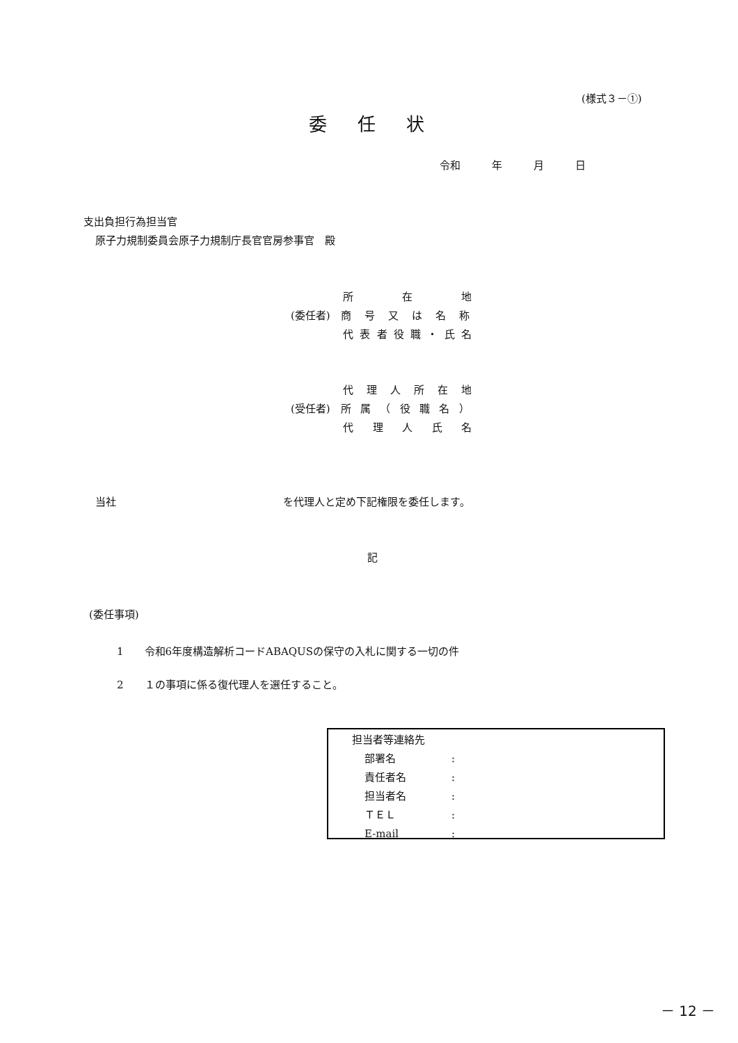(様式３－①)
委任状
令和　　　年　　　月　　　日
支出負担行為担当官
原子力規制委員会原子力規制庁長官官房参事官　殿
　　　　　所在地
(委任者)　商号又は名称
　　　　　代表者役職・氏名
　　　　　代理人所在地
(受任者)　所属（役職名）
　　　　　代理人氏名
当社　　　　　　　　　　　　　　　　を代理人と定め下記権限を委任します。
記
(委任事項)
1　　令和6年度構造解析コードABAQUSの保守の入札に関する一切の件
2　　１の事項に係る復代理人を選任すること。
担当者等連絡先
部署名:
責任者名:
担当者名:
ＴＥＬ:
E-mail:
－ 12 －